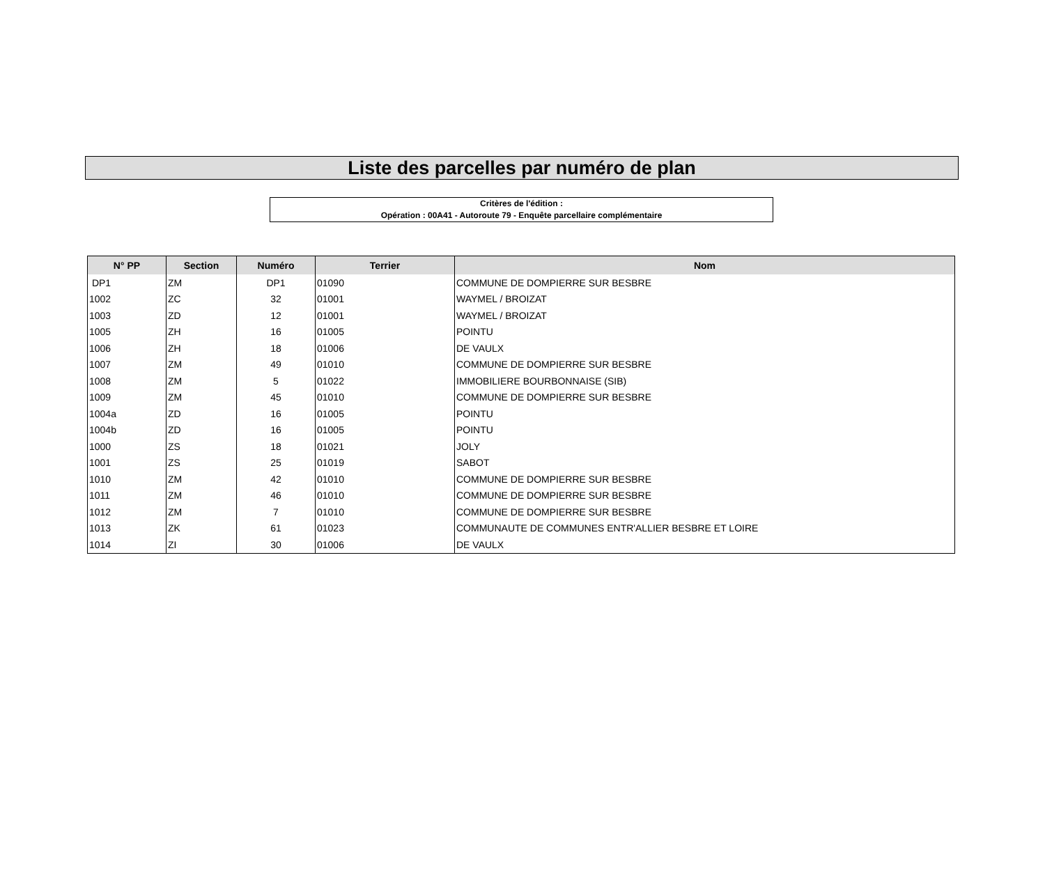Liste des parcelles par numéro de plan
Critères de l'édition :
Opération : 00A41 - Autoroute 79 - Enquête parcellaire complémentaire
| N° PP | Section | Numéro | Terrier | Nom |
| --- | --- | --- | --- | --- |
| DP1 | ZM | DP1 | 01090 | COMMUNE DE DOMPIERRE SUR BESBRE |
| 1002 | ZC | 32 | 01001 | WAYMEL / BROIZAT |
| 1003 | ZD | 12 | 01001 | WAYMEL / BROIZAT |
| 1005 | ZH | 16 | 01005 | POINTU |
| 1006 | ZH | 18 | 01006 | DE VAULX |
| 1007 | ZM | 49 | 01010 | COMMUNE DE DOMPIERRE SUR BESBRE |
| 1008 | ZM | 5 | 01022 | IMMOBILIERE BOURBONNAISE (SIB) |
| 1009 | ZM | 45 | 01010 | COMMUNE DE DOMPIERRE SUR BESBRE |
| 1004a | ZD | 16 | 01005 | POINTU |
| 1004b | ZD | 16 | 01005 | POINTU |
| 1000 | ZS | 18 | 01021 | JOLY |
| 1001 | ZS | 25 | 01019 | SABOT |
| 1010 | ZM | 42 | 01010 | COMMUNE DE DOMPIERRE SUR BESBRE |
| 1011 | ZM | 46 | 01010 | COMMUNE DE DOMPIERRE SUR BESBRE |
| 1012 | ZM | 7 | 01010 | COMMUNE DE DOMPIERRE SUR BESBRE |
| 1013 | ZK | 61 | 01023 | COMMUNAUTE DE COMMUNES ENTR'ALLIER BESBRE ET LOIRE |
| 1014 | ZI | 30 | 01006 | DE VAULX |